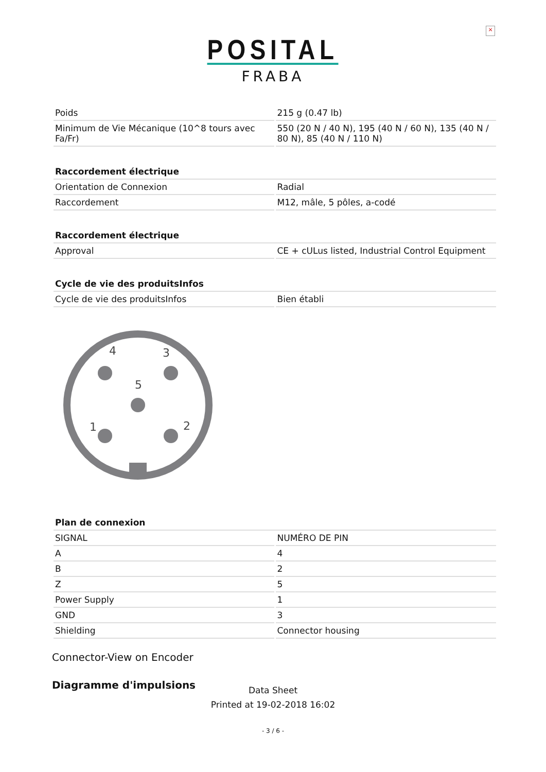×
POSITAL
FRABA
| Poids | 215 g (0.47 lb) |
| Minimum de Vie Mécanique (10^8 tours avec Fa/Fr) | 550 (20 N / 40 N), 195 (40 N / 60 N), 135 (40 N / 80 N), 85 (40 N / 110 N) |
| Raccordement électrique | |
| --- | --- |
| Orientation de Connexion | Radial |
| Raccordement | M12, mâle, 5 pôles, a-codé |
| Raccordement électrique | |
| --- | --- |
| Approval | CE + cULus listed, Industrial Control Equipment |
| Cycle de vie des produitsInfos | |
| --- | --- |
| Cycle de vie des produitsInfos | Bien établi |
4
3
5
1
2
| Plan de connexion | |
| --- | --- |
| SIGNAL | NUMÉRO DE PIN |
| A | 4 |
| B | 2 |
| Z | 5 |
| Power Supply | 1 |
| GND | 3 |
| Shielding | Connector housing |
Connector-View on Encoder
Diagramme d'impulsions
Data Sheet
Printed at 19-02-2018 16:02
- 3 / 6 -